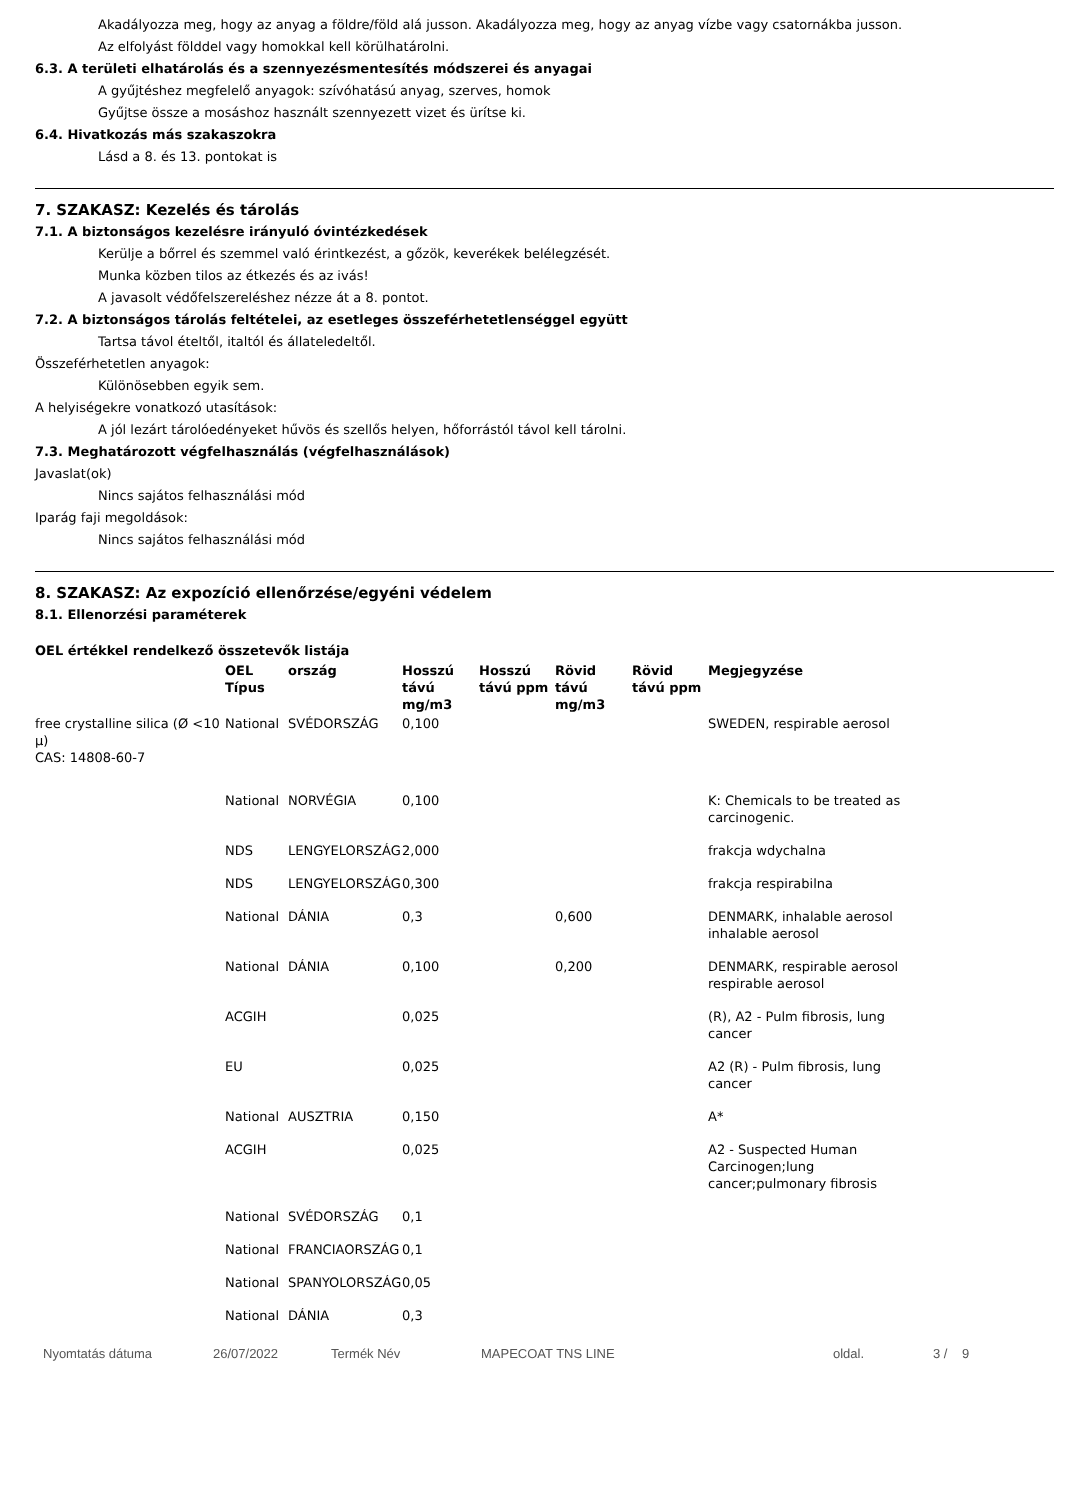Akadályozza meg, hogy az anyag a földre/föld alá jusson. Akadályozza meg, hogy az anyag vízbe vagy csatornákba jusson.
Az elfolyást földdel vagy homokkal kell körülhatárolni.
6.3. A területi elhatárolás és a szennyezésmentesítés módszerei és anyagai
A gyűjtéshez megfelelő anyagok: szívóhatású anyag, szerves, homok
Gyűjtse össze a mosáshoz használt szennyezett vizet és ürítse ki.
6.4. Hivatkozás más szakaszokra
Lásd a 8. és 13. pontokat is
7. SZAKASZ: Kezelés és tárolás
7.1. A biztonságos kezelésre irányuló óvintézkedések
Kerülje a bőrrel és szemmel való érintkezést, a gőzök, keverékek belélegzését.
Munka közben tilos az étkezés és az ivás!
A javasolt védőfelszereléshez nézze át a 8. pontot.
7.2. A biztonságos tárolás feltételei, az esetleges összeférhetetlenséggel együtt
Tartsa távol ételtől, italtól és állateledeltől.
Összeférhetetlen anyagok:
Különösebben egyik sem.
A helyiségekre vonatkozó utasítások:
A jól lezárt tárolóedényeket hűvös és szellős helyen, hőforrástól távol kell tárolni.
7.3. Meghatározott végfelhasználás (végfelhasználások)
Javaslat(ok)
Nincs sajátos felhasználási mód
Iparág faji megoldások:
Nincs sajátos felhasználási mód
8. SZAKASZ: Az expozíció ellenőrzése/egyéni védelem
8.1. Ellenorzési paraméterek
OEL értékkel rendelkező összetevők listája
| | OEL Típus | ország | Hosszú távú mg/m3 | Hosszú távú ppm | Rövid távú mg/m3 | Rövid távú ppm | Megjegyzése |
| --- | --- | --- | --- | --- | --- | --- | --- |
| free crystalline silica (Ø <10 μ) CAS: 14808-60-7 | National | SVÉDORSZÁG | 0,100 | | | | SWEDEN, respirable aerosol |
| | National | NORVÉGIA | 0,100 | | | | K: Chemicals to be treated as carcinogenic. |
| | NDS | LENGYELORSZÁG | 2,000 | | | | frakcja wdychalna |
| | NDS | LENGYELORSZÁG | 0,300 | | | | frakcja respirabilna |
| | National | DÁNIA | 0,3 | | 0,600 | | DENMARK, inhalable aerosol inhalable aerosol |
| | National | DÁNIA | 0,100 | | 0,200 | | DENMARK, respirable aerosol respirable aerosol |
| | ACGIH | | 0,025 | | | | (R), A2 - Pulm fibrosis, lung cancer |
| | EU | | 0,025 | | | | A2 (R) - Pulm fibrosis, lung cancer |
| | National | AUSZTRIA | 0,150 | | | | A* |
| | ACGIH | | 0,025 | | | | A2 - Suspected Human Carcinogen;lung cancer;pulmonary fibrosis |
| | National | SVÉDORSZÁG | 0,1 | | | | |
| | National | FRANCIAORSZÁG | 0,1 | | | | |
| | National | SPANYOLORSZÁG | 0,05 | | | | |
| | National | DÁNIA | 0,3 | | | | |
Nyomtatás dátuma 26/07/2022 Termék Név MAPECOAT TNS LINE oldal. 3 / 9